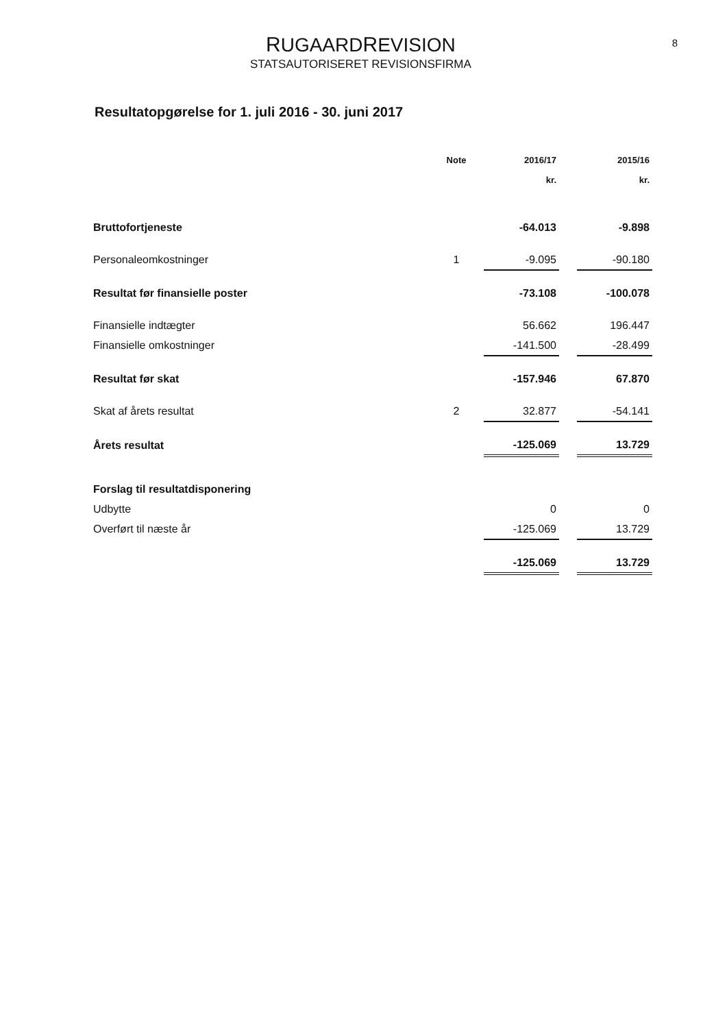RUGAARDREVISION
STATSAUTORISERET REVISIONSFIRMA
8
Resultatopgørelse for 1. juli 2016 - 30. juni 2017
| | Note | 2016/17 | | 2015/16 |
| --- | --- | --- | --- | --- |
| | | kr. | | kr. |
| Bruttofortjeneste | | -64.013 | | -9.898 |
| Personaleomkostninger | 1 | -9.095 | | -90.180 |
| Resultat før finansielle poster | | -73.108 | | -100.078 |
| Finansielle indtægter | | 56.662 | | 196.447 |
| Finansielle omkostninger | | -141.500 | | -28.499 |
| Resultat før skat | | -157.946 | | 67.870 |
| Skat af årets resultat | 2 | 32.877 | | -54.141 |
| Årets resultat | | -125.069 | | 13.729 |
| Forslag til resultatdisponering | | | | |
| Udbytte | | 0 | | 0 |
| Overført til næste år | | -125.069 | | 13.729 |
| | | -125.069 | | 13.729 |